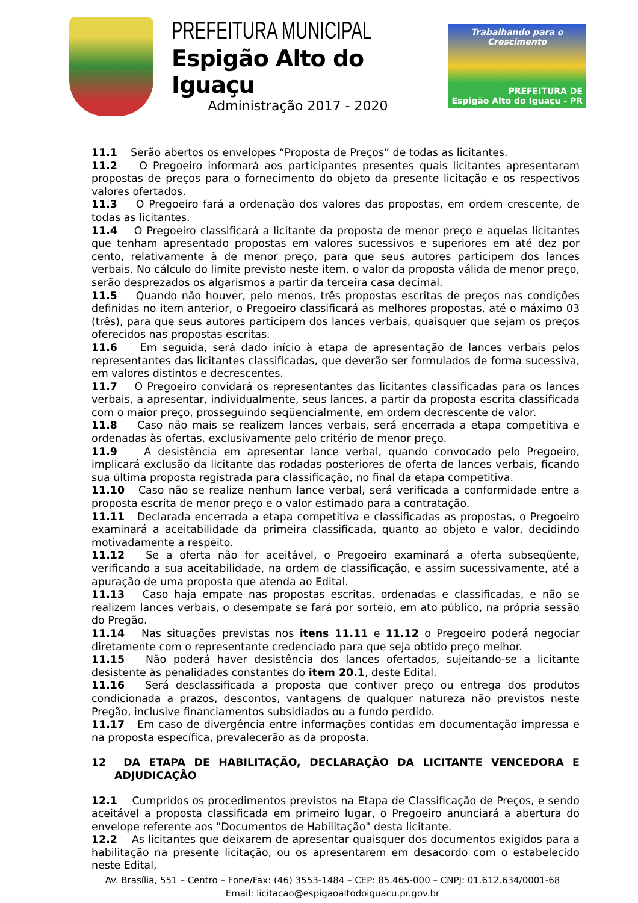PREFEITURA MUNICIPAL
Espigão Alto do Iguaçu
Administração 2017 - 2020
Trabalhando para o Crescimento
PREFEITURA DE
Espigão Alto do Iguaçu - PR
11.1 Serão abertos os envelopes “Proposta de Preços” de todas as licitantes.
11.2 O Pregoeiro informará aos participantes presentes quais licitantes apresentaram propostas de preços para o fornecimento do objeto da presente licitação e os respectivos valores ofertados.
11.3 O Pregoeiro fará a ordenação dos valores das propostas, em ordem crescente, de todas as licitantes.
11.4 O Pregoeiro classificará a licitante da proposta de menor preço e aquelas licitantes que tenham apresentado propostas em valores sucessivos e superiores em até dez por cento, relativamente à de menor preço, para que seus autores participem dos lances verbais. No cálculo do limite previsto neste item, o valor da proposta válida de menor preço, serão desprezados os algarismos a partir da terceira casa decimal.
11.5 Quando não houver, pelo menos, três propostas escritas de preços nas condições definidas no item anterior, o Pregoeiro classificará as melhores propostas, até o máximo 03 (três), para que seus autores participem dos lances verbais, quaisquer que sejam os preços oferecidos nas propostas escritas.
11.6 Em seguida, será dado início à etapa de apresentação de lances verbais pelos representantes das licitantes classificadas, que deverão ser formulados de forma sucessiva, em valores distintos e decrescentes.
11.7 O Pregoeiro convidará os representantes das licitantes classificadas para os lances verbais, a apresentar, individualmente, seus lances, a partir da proposta escrita classificada com o maior preço, prosseguindo seqüencialmente, em ordem decrescente de valor.
11.8 Caso não mais se realizem lances verbais, será encerrada a etapa competitiva e ordenadas às ofertas, exclusivamente pelo critério de menor preço.
11.9 A desistência em apresentar lance verbal, quando convocado pelo Pregoeiro, implicará exclusão da licitante das rodadas posteriores de oferta de lances verbais, ficando sua última proposta registrada para classificação, no final da etapa competitiva.
11.10 Caso não se realize nenhum lance verbal, será verificada a conformidade entre a proposta escrita de menor preço e o valor estimado para a contratação.
11.11 Declarada encerrada a etapa competitiva e classificadas as propostas, o Pregoeiro examinará a aceitabilidade da primeira classificada, quanto ao objeto e valor, decidindo motivadamente a respeito.
11.12 Se a oferta não for aceitável, o Pregoeiro examinará a oferta subseqüente, verificando a sua aceitabilidade, na ordem de classificação, e assim sucessivamente, até a apuração de uma proposta que atenda ao Edital.
11.13 Caso haja empate nas propostas escritas, ordenadas e classificadas, e não se realizem lances verbais, o desempate se fará por sorteio, em ato público, na própria sessão do Pregão.
11.14 Nas situações previstas nos itens 11.11 e 11.12 o Pregoeiro poderá negociar diretamente com o representante credenciado para que seja obtido preço melhor.
11.15 Não poderá haver desistência dos lances ofertados, sujeitando-se a licitante desistente às penalidades constantes do item 20.1, deste Edital.
11.16 Será desclassificada a proposta que contiver preço ou entrega dos produtos condicionada a prazos, descontos, vantagens de qualquer natureza não previstos neste Pregão, inclusive financiamentos subsidiados ou a fundo perdido.
11.17 Em caso de divergência entre informações contidas em documentação impressa e na proposta específica, prevalecerão as da proposta.
12 DA ETAPA DE HABILITAÇÃO, DECLARAÇÃO DA LICITANTE VENCEDORA E ADJUDICAÇÃO
12.1 Cumpridos os procedimentos previstos na Etapa de Classificação de Preços, e sendo aceitável a proposta classificada em primeiro lugar, o Pregoeiro anunciará a abertura do envelope referente aos "Documentos de Habilitação" desta licitante.
12.2 As licitantes que deixarem de apresentar quaisquer dos documentos exigidos para a habilitação na presente licitação, ou os apresentarem em desacordo com o estabelecido neste Edital,
Av. Brasília, 551 – Centro – Fone/Fax: (46) 3553-1484 – CEP: 85.465-000 – CNPJ: 01.612.634/0001-68
Email: licitacao@espigaoaltodoiguacu.pr.gov.br